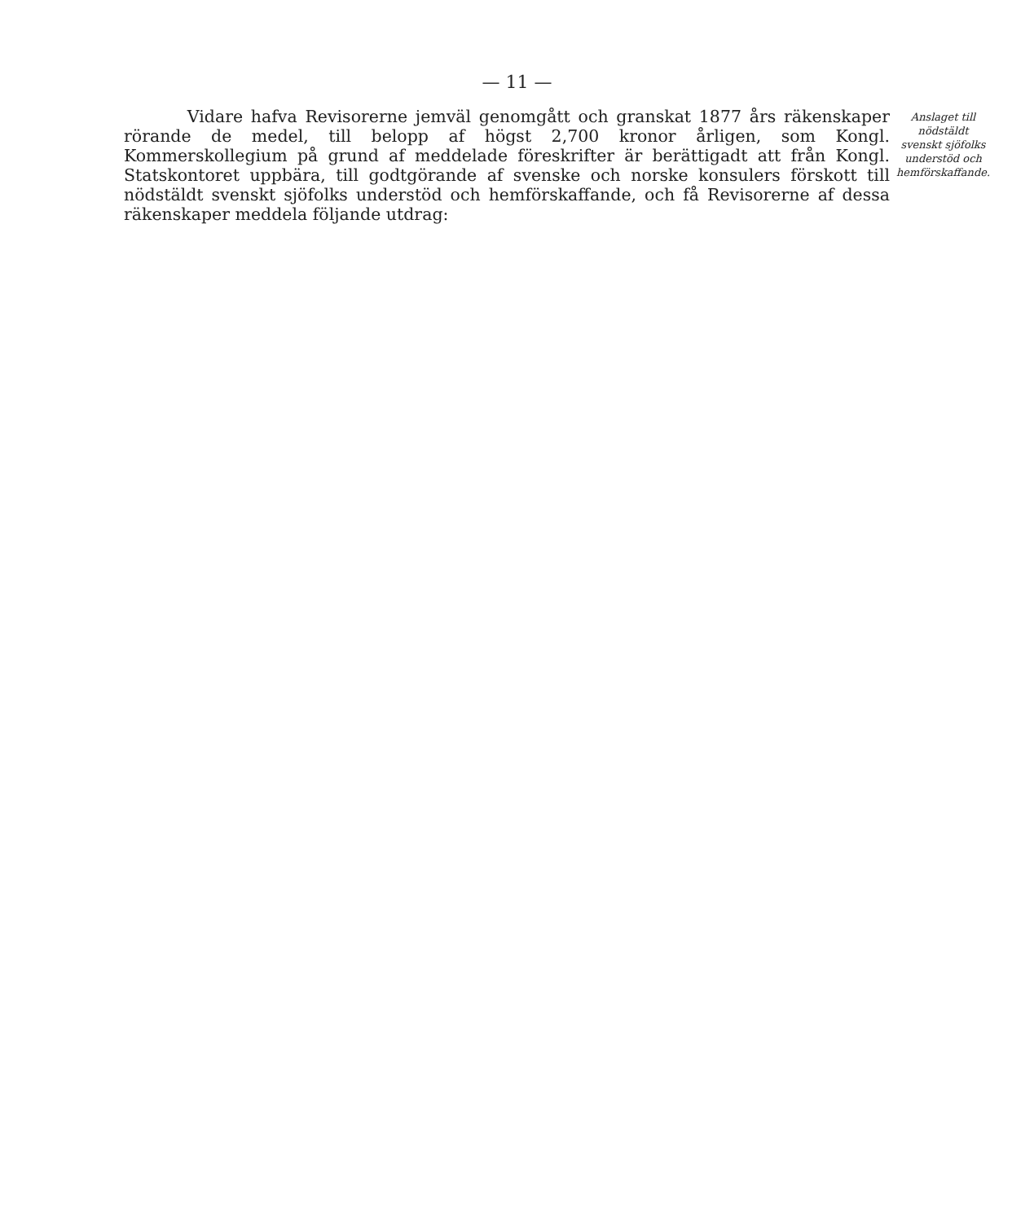— 11 —
Vidare hafva Revisorerne jemväl genomgått och granskat 1877 års räkenskaper rörande de medel, till belopp af högst 2,700 kronor årligen, som Kongl. Kommerskollegium på grund af meddelade föreskrifter är berättigadt att från Kongl. Statskontoret uppbära, till godtgörande af svenske och norske konsulers förskott till nödstäldt svenskt sjöfolks understöd och hemförskaffande, och få Revisorerne af dessa räkenskaper meddela följande utdrag:
Anslaget till nödstäldt svenskt sjöfolks understöd och hemförskaffande.